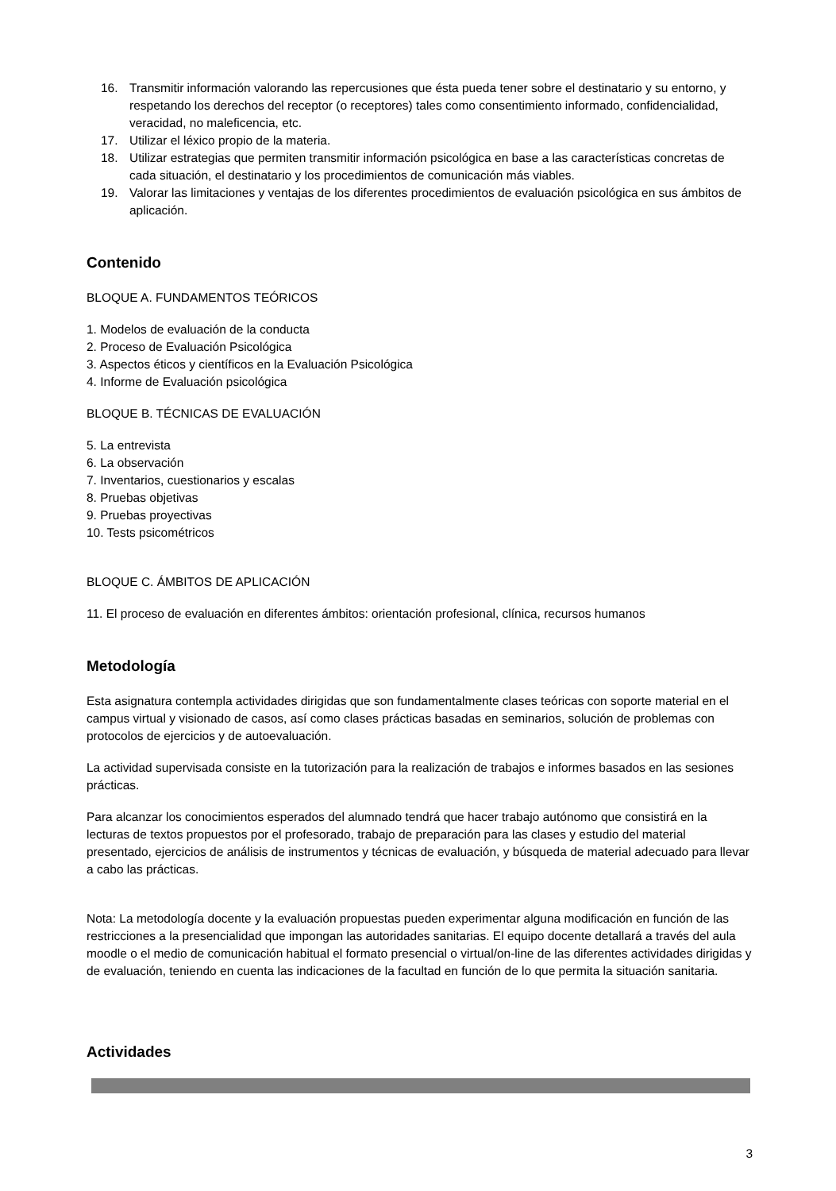16. Transmitir información valorando las repercusiones que ésta pueda tener sobre el destinatario y su entorno, y respetando los derechos del receptor (o receptores) tales como consentimiento informado, confidencialidad, veracidad, no maleficencia, etc.
17. Utilizar el léxico propio de la materia.
18. Utilizar estrategias que permiten transmitir información psicológica en base a las características concretas de cada situación, el destinatario y los procedimientos de comunicación más viables.
19. Valorar las limitaciones y ventajas de los diferentes procedimientos de evaluación psicológica en sus ámbitos de aplicación.
Contenido
BLOQUE A. FUNDAMENTOS TEÓRICOS
1. Modelos de evaluación de la conducta
2. Proceso de Evaluación Psicológica
3. Aspectos éticos y científicos en la Evaluación Psicológica
4. Informe de Evaluación psicológica
BLOQUE B. TÉCNICAS DE EVALUACIÓN
5. La entrevista
6. La observación
7. Inventarios, cuestionarios y escalas
8. Pruebas objetivas
9. Pruebas proyectivas
10. Tests psicométricos
BLOQUE C. ÁMBITOS DE APLICACIÓN
11. El proceso de evaluación en diferentes ámbitos: orientación profesional, clínica, recursos humanos
Metodología
Esta asignatura contempla actividades dirigidas que son fundamentalmente clases teóricas con soporte material en el campus virtual y visionado de casos, así como clases prácticas basadas en seminarios, solución de problemas con protocolos de ejercicios y de autoevaluación.
La actividad supervisada consiste en la tutorización para la realización de trabajos e informes basados en las sesiones prácticas.
Para alcanzar los conocimientos esperados del alumnado tendrá que hacer trabajo autónomo que consistirá en la lecturas de textos propuestos por el profesorado, trabajo de preparación para las clases y estudio del material presentado, ejercicios de análisis de instrumentos y técnicas de evaluación, y búsqueda de material adecuado para llevar a cabo las prácticas.
Nota: La metodología docente y la evaluación propuestas pueden experimentar alguna modificación en función de las restricciones a la presencialidad que impongan las autoridades sanitarias. El equipo docente detallará a través del aula moodle o el medio de comunicación habitual el formato presencial o virtual/on-line de las diferentes actividades dirigidas y de evaluación, teniendo en cuenta las indicaciones de la facultad en función de lo que permita la situación sanitaria.
Actividades
3